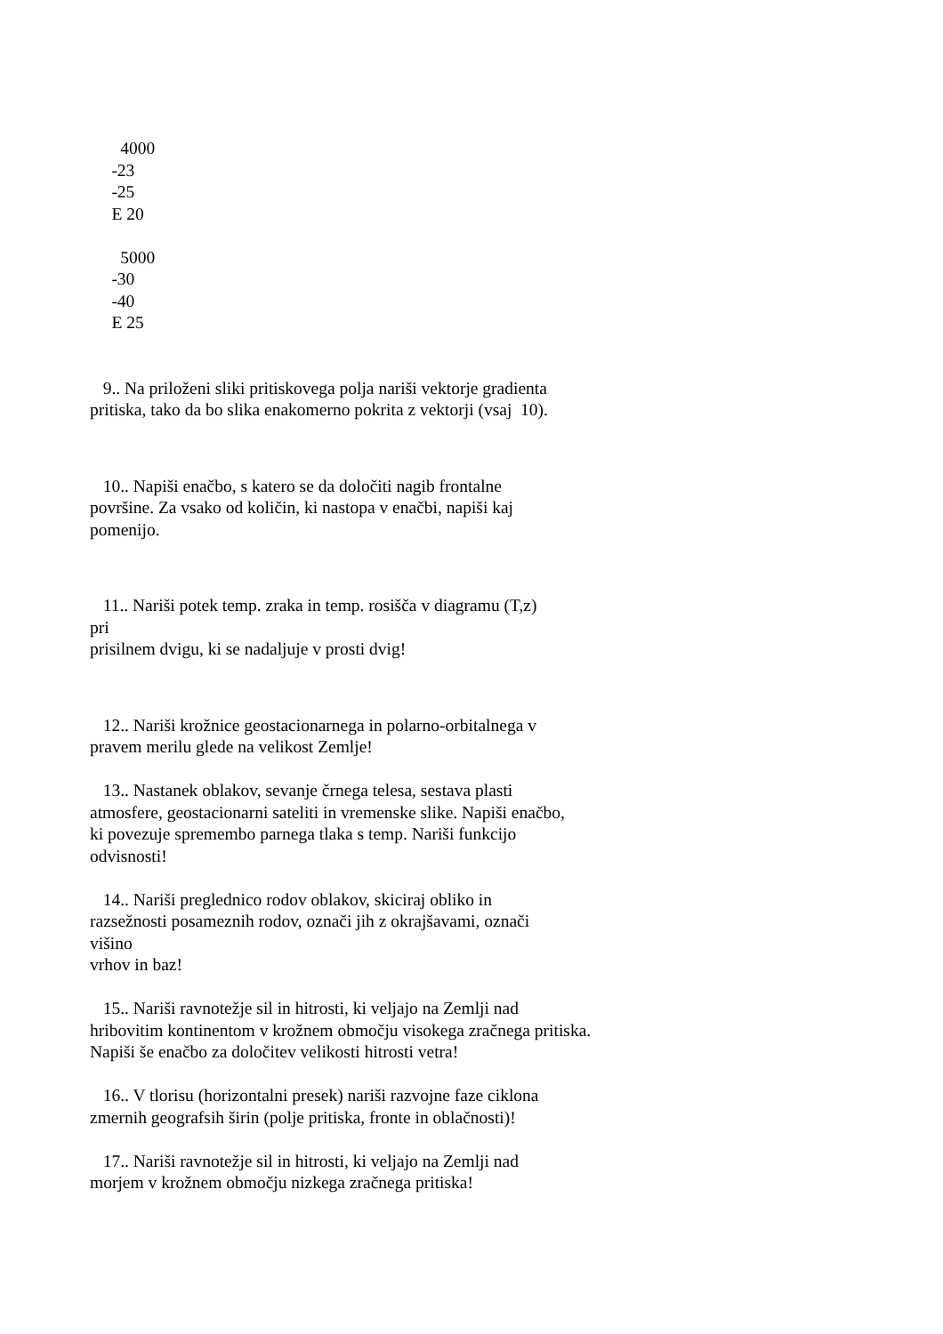4000
-23
-25
E 20
5000
-30
-40
E 25
9.. Na priloženi sliki pritiskovega polja nariši vektorje gradienta
pritiska, tako da bo slika enakomerno pokrita z vektorji (vsaj 10).
10.. Napiši enačbo, s katero se da določiti nagib frontalne
površine. Za vsako od količin, ki nastopa v enačbi, napiši kaj
pomenijo.
11.. Nariši potek temp. zraka in temp. rosišča v diagramu (T,z)
pri
prisilnem dvigu, ki se nadaljuje v prosti dvig!
12.. Nariši krožnice geostacionarnega in polarno-orbitalnega v
pravem merilu glede na velikost Zemlje!
13.. Nastanek oblakov, sevanje črnega telesa, sestava plasti
atmosfere, geostacionarni sateliti in vremenske slike. Napiši enačbo,
ki povezuje spremembo parnega tlaka s temp. Nariši funkcijo
odvisnosti!
14.. Nariši preglednico rodov oblakov, skiciraj obliko in
razsežnosti posameznih rodov, označi jih z okrajšavami, označi
višino
vrhov in baz!
15.. Nariši ravnotežje sil in hitrosti, ki veljajo na Zemlji nad
hribovitim kontinentom v krožnem območju visokega zračnega pritiska.
Napiši še enačbo za določitev velikosti hitrosti vetra!
16.. V tlorisu (horizontalni presek) nariši razvojne faze ciklona
zmernih geografsih širin (polje pritiska, fronte in oblačnosti)!
17.. Nariši ravnotežje sil in hitrosti, ki veljajo na Zemlji nad
morjem v krožnem območju nizkega zračnega pritiska!